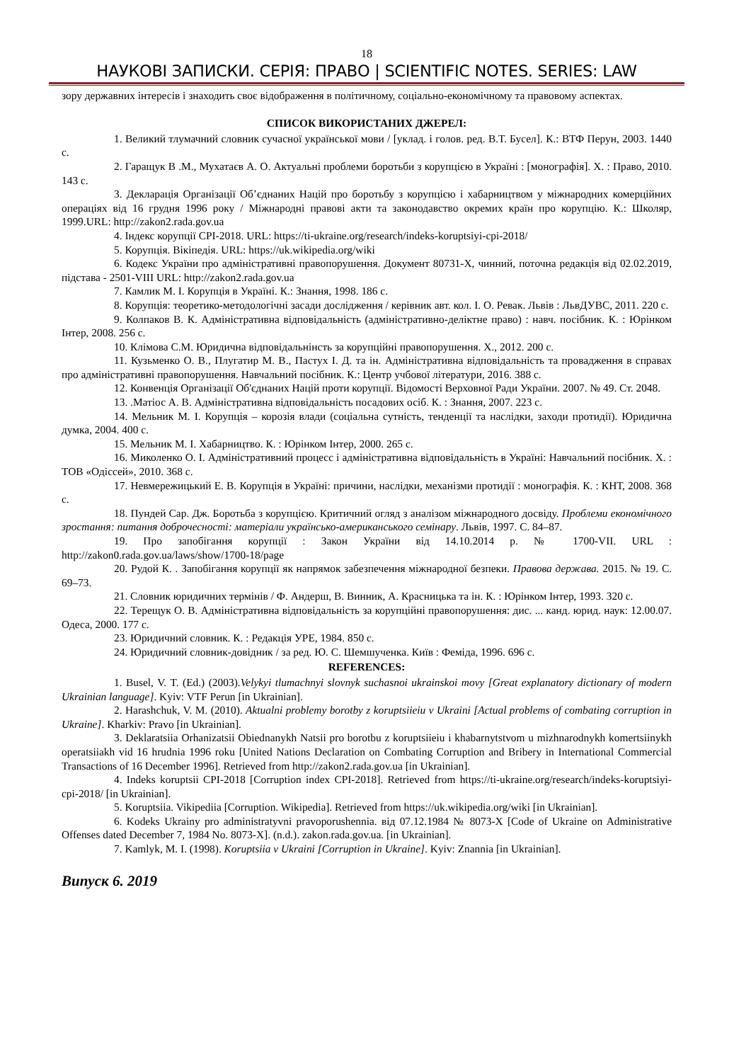18
НАУКОВІ ЗАПИСКИ. СЕРІЯ: ПРАВО | SCIENTIFIC NOTES. SERIES: LAW
зору державних інтересів і знаходить своє відображення в політичному, соціально-економічному та правовому аспектах.
СПИСОК ВИКОРИСТАНИХ ДЖЕРЕЛ:
1. Великий тлумачний словник сучасної української мови / [уклад. і голов. ред. В.Т. Бусел]. К.: ВТФ Перун, 2003. 1440 с.
2. Гаращук В .М., Мухатаєв А. О. Актуальні проблеми боротьби з корупцією в Україні : [монографія]. Х. : Право, 2010. 143 с.
3. Декларація Організації Об’єднаних Націй про боротьбу з корупцією і хабарництвом у міжнародних комерційних операціях від 16 грудня 1996 року / Міжнародні правові акти та законодавство окремих країн про корупцію. К.: Школяр, 1999.URL: http://zakon2.rada.gov.ua
4. Індекс корупції CPI-2018. URL: https://ti-ukraine.org/research/indeks-koruptsiyi-cpi-2018/
5. Корупція. Вікіпедія. URL: https://uk.wikipedia.org/wiki
6. Кодекс України про адміністративні правопорушення. Документ 80731-X, чинний, поточна редакція від 02.02.2019, підстава - 2501-VIII URL: http://zakon2.rada.gov.ua
7. Камлик М. І. Корупція в Україні. К.: Знання, 1998. 186 с.
8. Корупція: теоретико-методологічні засади дослідження / керівник авт. кол. І. О. Ревак. Львів : ЛьвДУВС, 2011. 220 с.
9. Колпаков В. К. Адміністративна відповідальність (адміністративно-деліктне право) : навч. посібник. К. : Юрінком Інтер, 2008. 256 с.
10. Клімова С.М. Юридична відповідальнінсть за корупційні правопорушення. Х., 2012. 200 с.
11. Кузьменко О. В., Плугатир М. В., Пастух І. Д. та ін. Адміністративна відповідальність та провадження в справах про адміністративні правопорушення. Навчальний посібник. К.: Центр учбової літератури, 2016. 388 с.
12. Конвенція Організації Об'єднаних Націй проти корупції. Відомості Верховної Ради України. 2007. № 49. Ст. 2048.
13. .Матіос А. В. Адміністративна відповідальність посадових осіб. К. : Знання, 2007. 223 с.
14. Мельник М. І. Корупція – корозія влади (соціальна сутність, тенденції та наслідки, заходи протидії). Юридична думка, 2004. 400 с.
15. Мельник М. І. Хабарництво. К. : Юрінком Інтер, 2000. 265 с.
16. Миколенко О. І. Адміністративний процесс і адміністративна відповідальність в Україні: Навчальний посібник. Х. : ТОВ «Одіссей», 2010. 368 с.
17. Невмережицький Е. В. Корупція в Україні: причини, наслідки, механізми протидії : монографія. К. : КНТ, 2008. 368 с.
18. Пундей Сар. Дж. Боротьба з корупцією. Критичний огляд з аналізом міжнародного досвіду. Проблеми економічного зростання: питання доброчесності: матеріали українсько-американського семінару. Львів, 1997. С. 84–87.
19. Про запобігання корупції : Закон України від 14.10.2014 р. № 1700-VII. URL : http://zakon0.rada.gov.ua/laws/show/1700-18/page
20. Рудой К. . Запобігання корупції як напрямок забезпечення міжнародної безпеки. Правова держава. 2015. № 19. С. 69–73.
21. Словник юридичних термінів / Ф. Андерш, В. Винник, А. Красницька та ін. К. : Юрінком Інтер, 1993. 320 с.
22. Терещук О. В. Адміністративна відповідальність за корупційні правопорушення: дис. ... канд. юрид. наук: 12.00.07. Одеса, 2000. 177 с.
23. Юридичний словник. К. : Редакція УРЕ, 1984. 850 с.
24. Юридичний словник-довідник / за ред. Ю. С. Шемшученка. Київ : Феміда, 1996. 696 с.
REFERENCES:
1. Busel, V. T. (Ed.) (2003).Velykyi tlumachnyi slovnyk suchasnoi ukrainskoi movy [Great explanatory dictionary of modern Ukrainian language]. Kyiv: VTF Perun [in Ukrainian].
2. Harashchuk, V. M. (2010). Aktualni problemy borotby z koruptsiieiu v Ukraini [Actual problems of combating corruption in Ukraine]. Kharkiv: Pravo [in Ukrainian].
3. Deklaratsiia Orhanizatsii Obiednanykh Natsii pro borotbu z koruptsiieiu i khabarnytstvom u mizhnarodnykh komertsiinykh operatsiiakh vid 16 hrudnia 1996 roku [United Nations Declaration on Combating Corruption and Bribery in International Commercial Transactions of 16 December 1996]. Retrieved from http://zakon2.rada.gov.ua [in Ukrainian].
4. Indeks koruptsii CPI-2018 [Corruption index CPI-2018]. Retrieved from https://ti-ukraine.org/research/indeks-koruptsiyi-cpi-2018/ [in Ukrainian].
5. Koruptsiia. Vikipediia [Corruption. Wikipedia]. Retrieved from https://uk.wikipedia.org/wiki [in Ukrainian].
6. Kodeks Ukrainy pro administratyvni pravoporushennia. від 07.12.1984 № 8073-X [Code of Ukraine on Administrative Offenses dated December 7, 1984 No. 8073-X]. (n.d.). zakon.rada.gov.ua. [in Ukrainian].
7. Kamlyk, M. I. (1998). Koruptsiia v Ukraini [Corruption in Ukraine]. Kyiv: Znannia [in Ukrainian].
Випуск 6. 2019